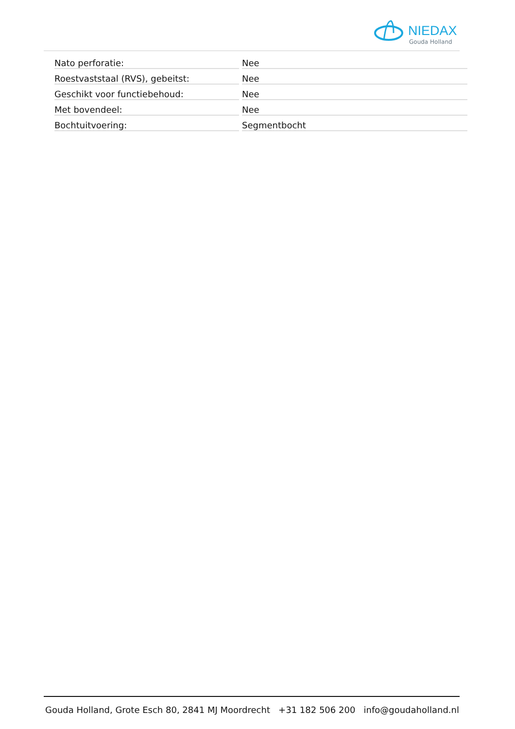NIEDAX
Gouda Holland
| Nato perforatie: | Nee |
| Roestvaststaal (RVS), gebeitst: | Nee |
| Geschikt voor functiebehoud: | Nee |
| Met bovendeel: | Nee |
| Bochtuitvoering: | Segmentbocht |
Gouda Holland, Grote Esch 80, 2841 MJ Moordrecht +31 182 506 200 info@goudaholland.nl